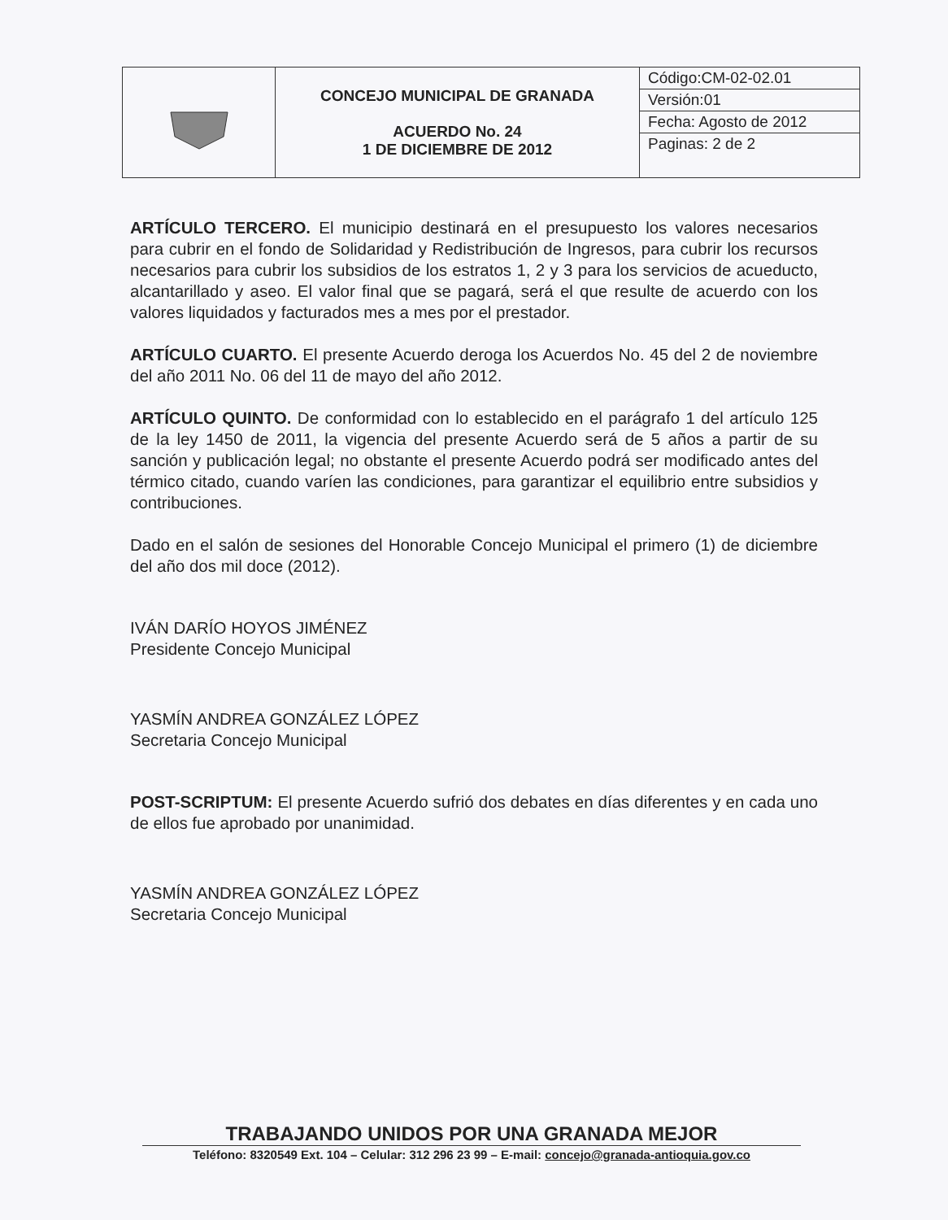| | CONCEJO MUNICIPAL DE GRANADA ACUERDO No. 24 1 DE DICIEMBRE DE 2012 | Código:CM-02-02.01 |
| | | Versión:01 |
| | | Fecha: Agosto de 2012 |
| | | Paginas: 2 de 2 |
ARTÍCULO TERCERO. El municipio destinará en el presupuesto los valores necesarios para cubrir en el fondo de Solidaridad y Redistribución de Ingresos, para cubrir los recursos necesarios para cubrir los subsidios de los estratos 1, 2 y 3 para los servicios de acueducto, alcantarillado y aseo. El valor final que se pagará, será el que resulte de acuerdo con los valores liquidados y facturados mes a mes por el prestador.
ARTÍCULO CUARTO. El presente Acuerdo deroga los Acuerdos No. 45 del 2 de noviembre del año 2011 No. 06 del 11 de mayo del año 2012.
ARTÍCULO QUINTO. De conformidad con lo establecido en el parágrafo 1 del artículo 125 de la ley 1450 de 2011, la vigencia del presente Acuerdo será de 5 años a partir de su sanción y publicación legal; no obstante el presente Acuerdo podrá ser modificado antes del térmico citado, cuando varíen las condiciones, para garantizar el equilibrio entre subsidios y contribuciones.
Dado en el salón de sesiones del Honorable Concejo Municipal el primero (1) de diciembre del año dos mil doce (2012).
IVÁN DARÍO HOYOS JIMÉNEZ
Presidente Concejo Municipal
YASMÍN ANDREA GONZÁLEZ LÓPEZ
Secretaria Concejo Municipal
POST-SCRIPTUM: El presente Acuerdo sufrió dos debates en días diferentes y en cada uno de ellos fue aprobado por unanimidad.
YASMÍN ANDREA GONZÁLEZ LÓPEZ
Secretaria Concejo Municipal
TRABAJANDO UNIDOS POR UNA GRANADA MEJOR
Teléfono: 8320549 Ext. 104 – Celular: 312 296 23 99 – E-mail: concejo@granada-antioquia.gov.co